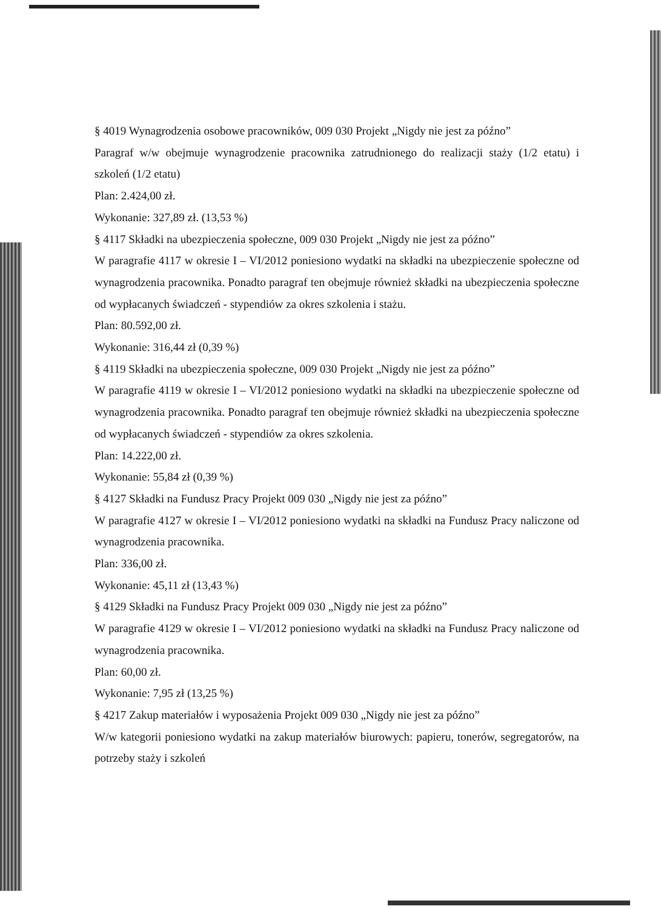§ 4019 Wynagrodzenia osobowe pracowników, 009 030 Projekt „Nigdy nie jest za późno”
Paragraf w/w obejmuje wynagrodzenie pracownika zatrudnionego do realizacji staży (1/2 etatu) i szkoleń (1/2 etatu)
Plan: 2.424,00 zł.
Wykonanie: 327,89 zł. (13,53 %)
§ 4117 Składki na ubezpieczenia społeczne, 009 030 Projekt „Nigdy nie jest za późno”
W paragrafie 4117 w okresie I – VI/2012 poniesiono wydatki na składki na ubezpieczenie społeczne od wynagrodzenia pracownika. Ponadto paragraf ten obejmuje również składki na ubezpieczenia społeczne od wypłacanych świadczeń - stypendiów za okres szkolenia i stażu.
Plan: 80.592,00 zł.
Wykonanie: 316,44 zł (0,39 %)
§ 4119 Składki na ubezpieczenia społeczne, 009 030 Projekt „Nigdy nie jest za późno”
W paragrafie 4119 w okresie I – VI/2012 poniesiono wydatki na składki na ubezpieczenie społeczne od wynagrodzenia pracownika. Ponadto paragraf ten obejmuje również składki na ubezpieczenia społeczne od wypłacanych świadczeń - stypendiów za okres szkolenia.
Plan: 14.222,00 zł.
Wykonanie: 55,84 zł (0,39 %)
§ 4127 Składki na Fundusz Pracy Projekt 009 030 „Nigdy nie jest za późno”
W paragrafie 4127 w okresie I – VI/2012 poniesiono wydatki na składki na Fundusz Pracy naliczone od wynagrodzenia pracownika.
Plan: 336,00 zł.
Wykonanie: 45,11 zł (13,43 %)
§ 4129 Składki na Fundusz Pracy Projekt 009 030 „Nigdy nie jest za późno”
W paragrafie 4129 w okresie I – VI/2012 poniesiono wydatki na składki na Fundusz Pracy naliczone od wynagrodzenia pracownika.
Plan: 60,00 zł.
Wykonanie: 7,95 zł (13,25 %)
§ 4217 Zakup materiałów i wyposażenia Projekt 009 030 „Nigdy nie jest za późno”
W/w kategorii poniesiono wydatki na zakup materiałów biurowych: papieru, tonerów, segregatorów, na potrzeby staży i szkoleń